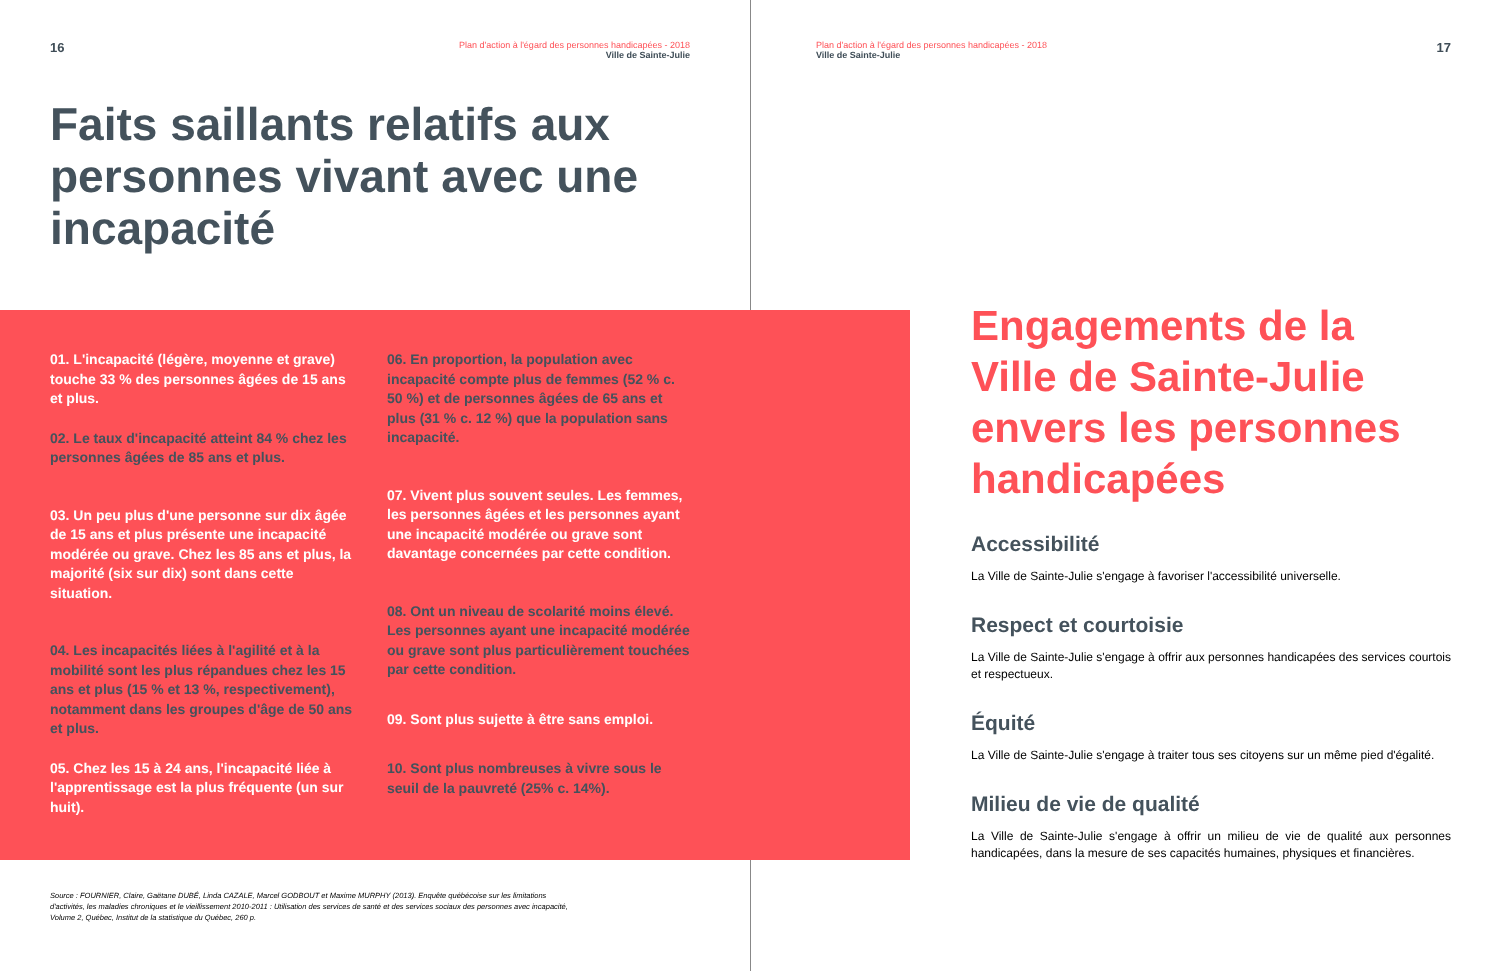16
Plan d'action à l'égard des personnes handicapées - 2018
Ville de Sainte-Julie
Faits saillants relatifs aux personnes vivant avec une incapacité
01. L'incapacité (légère, moyenne et grave) touche 33 % des personnes âgées de 15 ans et plus.
02. Le taux d'incapacité atteint 84 % chez les personnes âgées de 85 ans et plus.
03. Un peu plus d'une personne sur dix âgée de 15 ans et plus présente une incapacité modérée ou grave. Chez les 85 ans et plus, la majorité (six sur dix) sont dans cette situation.
04. Les incapacités liées à l'agilité et à la mobilité sont les plus répandues chez les 15 ans et plus (15 % et 13 %, respectivement), notamment dans les groupes d'âge de 50 ans et plus.
05. Chez les 15 à 24 ans, l'incapacité liée à l'apprentissage est la plus fréquente (un sur huit).
06. En proportion, la population avec incapacité compte plus de femmes (52 % c. 50 %) et de personnes âgées de 65 ans et plus (31 % c. 12 %) que la population sans incapacité.
07. Vivent plus souvent seules. Les femmes, les personnes âgées et les personnes ayant une incapacité modérée ou grave sont davantage concernées par cette condition.
08. Ont un niveau de scolarité moins élevé. Les personnes ayant une incapacité modérée ou grave sont plus particulièrement touchées par cette condition.
09. Sont plus sujette à être sans emploi.
10. Sont plus nombreuses à vivre sous le seuil de la pauvreté (25% c. 14%).
Source : FOURNIER, Claire, Gaëtane DUBÉ, Linda CAZALE, Marcel GODBOUT et Maxime MURPHY (2013). Enquête québécoise sur les limitations d'activités, les maladies chroniques et le vieillissement 2010-2011 : Utilisation des services de santé et des services sociaux des personnes avec incapacité, Volume 2, Québec, Institut de la statistique du Québec, 260 p.
Plan d'action à l'égard des personnes handicapées - 2018
Ville de Sainte-Julie
17
Engagements de la Ville de Sainte-Julie envers les personnes handicapées
Accessibilité
La Ville de Sainte-Julie s'engage à favoriser l'accessibilité universelle.
Respect et courtoisie
La Ville de Sainte-Julie s'engage à offrir aux personnes handicapées des services courtois et respectueux.
Équité
La Ville de Sainte-Julie s'engage à traiter tous ses citoyens sur un même pied d'égalité.
Milieu de vie de qualité
La Ville de Sainte-Julie s'engage à offrir un milieu de vie de qualité aux personnes handicapées, dans la mesure de ses capacités humaines, physiques et financières.